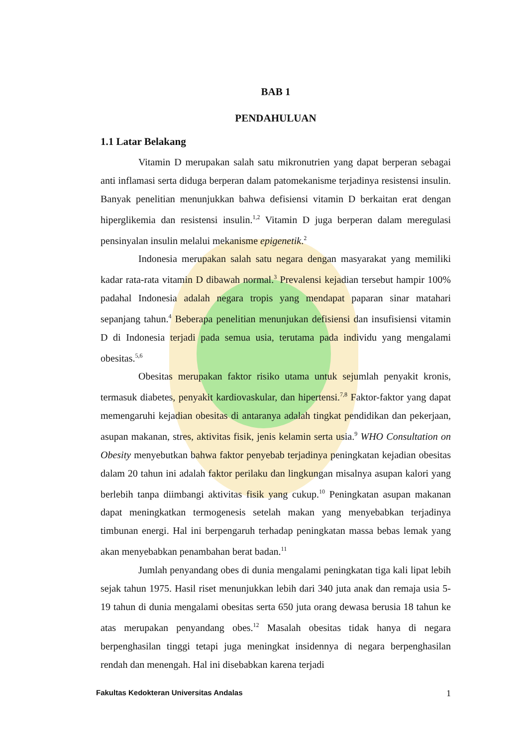BAB 1
PENDAHULUAN
1.1 Latar Belakang
Vitamin D merupakan salah satu mikronutrien yang dapat berperan sebagai anti inflamasi serta diduga berperan dalam patomekanisme terjadinya resistensi insulin. Banyak penelitian menunjukkan bahwa defisiensi vitamin D berkaitan erat dengan hiperglikemia dan resistensi insulin.<sup>1,2</sup> Vitamin D juga berperan dalam meregulasi pensinyalan insulin melalui mekanisme epigenetik.<sup>2</sup>
Indonesia merupakan salah satu negara dengan masyarakat yang memiliki kadar rata-rata vitamin D dibawah normal.<sup>3</sup> Prevalensi kejadian tersebut hampir 100% padahal Indonesia adalah negara tropis yang mendapat paparan sinar matahari sepanjang tahun.<sup>4</sup> Beberapa penelitian menunjukan defisiensi dan insufisiensi vitamin D di Indonesia terjadi pada semua usia, terutama pada individu yang mengalami obesitas.<sup>5,6</sup>
Obesitas merupakan faktor risiko utama untuk sejumlah penyakit kronis, termasuk diabetes, penyakit kardiovaskular, dan hipertensi.<sup>7,8</sup> Faktor-faktor yang dapat memengaruhi kejadian obesitas di antaranya adalah tingkat pendidikan dan pekerjaan, asupan makanan, stres, aktivitas fisik, jenis kelamin serta usia.<sup>9</sup> WHO Consultation on Obesity menyebutkan bahwa faktor penyebab terjadinya peningkatan kejadian obesitas dalam 20 tahun ini adalah faktor perilaku dan lingkungan misalnya asupan kalori yang berlebih tanpa diimbangi aktivitas fisik yang cukup.<sup>10</sup> Peningkatan asupan makanan dapat meningkatkan termogenesis setelah makan yang menyebabkan terjadinya timbunan energi. Hal ini berpengaruh terhadap peningkatan massa bebas lemak yang akan menyebabkan penambahan berat badan.<sup>11</sup>
Jumlah penyandang obes di dunia mengalami peningkatan tiga kali lipat lebih sejak tahun 1975. Hasil riset menunjukkan lebih dari 340 juta anak dan remaja usia 5-19 tahun di dunia mengalami obesitas serta 650 juta orang dewasa berusia 18 tahun ke atas merupakan penyandang obes.<sup>12</sup> Masalah obesitas tidak hanya di negara berpenghasilan tinggi tetapi juga meningkat insidennya di negara berpenghasilan rendah dan menengah. Hal ini disebabkan karena terjadi
Fakultas Kedokteran Universitas Andalas 1